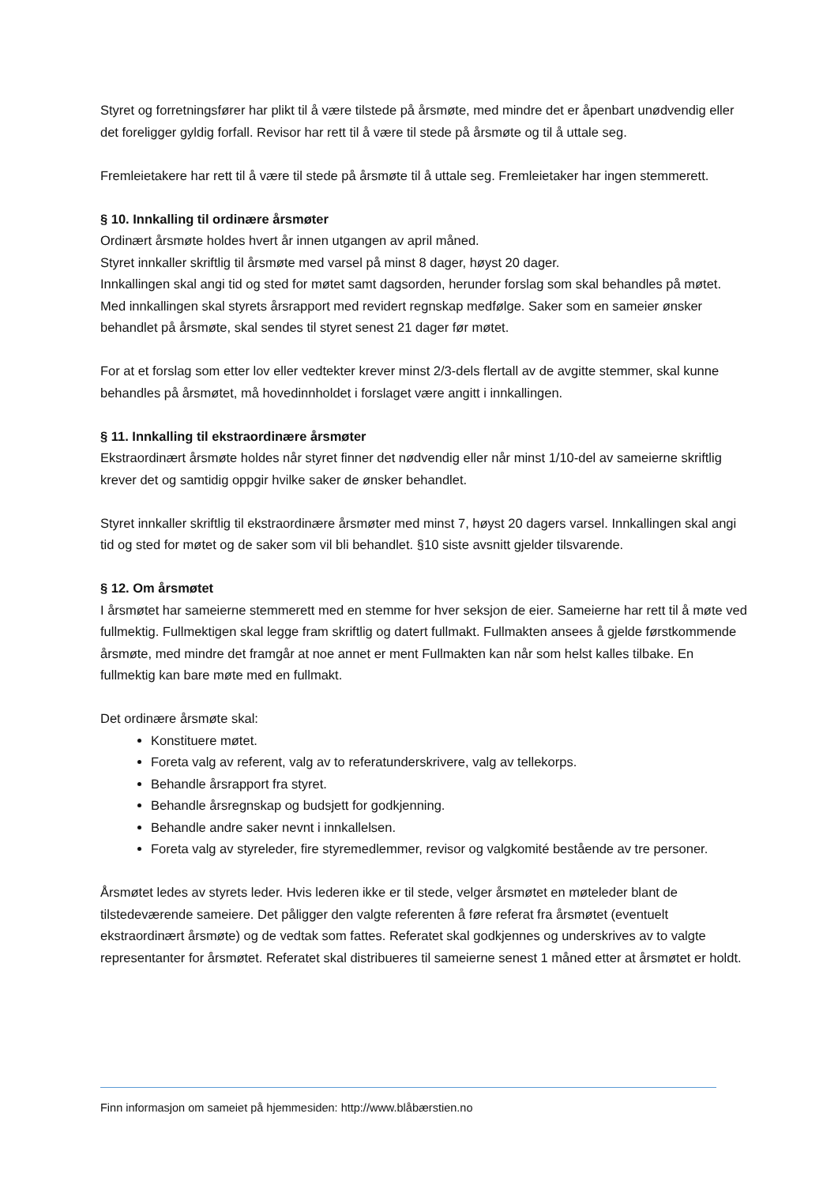Styret og forretningsfører har plikt til å være tilstede på årsmøte, med mindre det er åpenbart unødvendig eller det foreligger gyldig forfall. Revisor har rett til å være til stede på årsmøte og til å uttale seg.
Fremleietakere har rett til å være til stede på årsmøte til å uttale seg. Fremleietaker har ingen stemmerett.
§ 10. Innkalling til ordinære årsmøter
Ordinært årsmøte holdes hvert år innen utgangen av april måned.
Styret innkaller skriftlig til årsmøte med varsel på minst 8 dager, høyst 20 dager.
Innkallingen skal angi tid og sted for møtet samt dagsorden, herunder forslag som skal behandles på møtet. Med innkallingen skal styrets årsrapport med revidert regnskap medfølge. Saker som en sameier ønsker behandlet på årsmøte, skal sendes til styret senest 21 dager før møtet.
For at et forslag som etter lov eller vedtekter krever minst 2/3-dels flertall av de avgitte stemmer, skal kunne behandles på årsmøtet, må hovedinnholdet i forslaget være angitt i innkallingen.
§ 11. Innkalling til ekstraordinære årsmøter
Ekstraordinært årsmøte holdes når styret finner det nødvendig eller når minst 1/10-del av sameierne skriftlig krever det og samtidig oppgir hvilke saker de ønsker behandlet.
Styret innkaller skriftlig til ekstraordinære årsmøter med minst 7, høyst 20 dagers varsel. Innkallingen skal angi tid og sted for møtet og de saker som vil bli behandlet. §10 siste avsnitt gjelder tilsvarende.
§ 12. Om årsmøtet
I årsmøtet har sameierne stemmerett med en stemme for hver seksjon de eier. Sameierne har rett til å møte ved fullmektig. Fullmektigen skal legge fram skriftlig og datert fullmakt. Fullmakten ansees å gjelde førstkommende årsmøte, med mindre det framgår at noe annet er ment Fullmakten kan når som helst kalles tilbake. En fullmektig kan bare møte med en fullmakt.
Det ordinære årsmøte skal:
Konstituere møtet.
Foreta valg av referent, valg av to referatunderskrivere, valg av tellekorps.
Behandle årsrapport fra styret.
Behandle årsregnskap og budsjett for godkjenning.
Behandle andre saker nevnt i innkallelsen.
Foreta valg av styreleder, fire styremedlemmer, revisor og valgkomité bestående av tre personer.
Årsmøtet ledes av styrets leder. Hvis lederen ikke er til stede, velger årsmøtet en møteleder blant de tilstedeværende sameiere. Det påligger den valgte referenten å føre referat fra årsmøtet (eventuelt ekstraordinært årsmøte) og de vedtak som fattes. Referatet skal godkjennes og underskrives av to valgte representanter for årsmøtet. Referatet skal distribueres til sameierne senest 1 måned etter at årsmøtet er holdt.
Finn informasjon om sameiet på hjemmesiden: http://www.blåbærstien.no